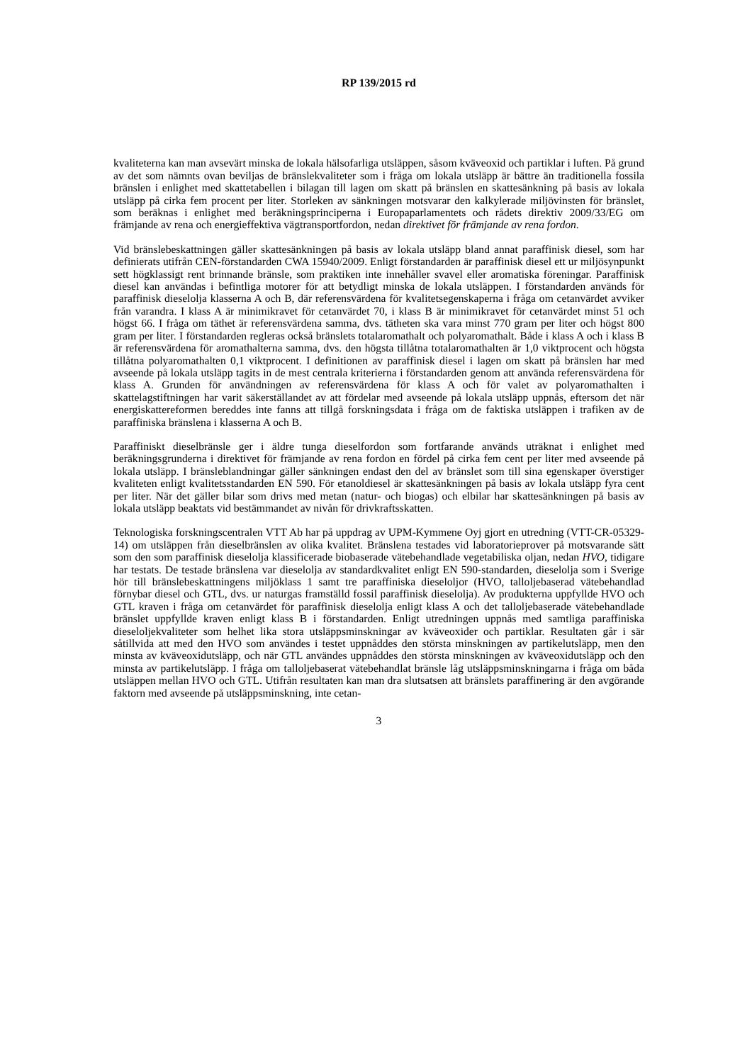RP 139/2015 rd
kvaliteterna kan man avsevärt minska de lokala hälsofarliga utsläppen, såsom kväveoxid och partiklar i luften. På grund av det som nämnts ovan beviljas de bränslekvaliteter som i fråga om lokala utsläpp är bättre än traditionella fossila bränslen i enlighet med skattetabellen i bilagan till lagen om skatt på bränslen en skattesänkning på basis av lokala utsläpp på cirka fem procent per liter. Storleken av sänkningen motsvarar den kalkylerade miljövinsten för bränslet, som beräknas i enlighet med beräkningsprinciperna i Europaparlamentets och rådets direktiv 2009/33/EG om främjande av rena och energieffektiva vägtransportfordon, nedan direktivet för främjande av rena fordon.
Vid bränslebeskattningen gäller skattesänkningen på basis av lokala utsläpp bland annat paraffinisk diesel, som har definierats utifrån CEN-förstandarden CWA 15940/2009. Enligt förstandarden är paraffinisk diesel ett ur miljösynpunkt sett högklassigt rent brinnande bränsle, som praktiken inte innehåller svavel eller aromatiska föreningar. Paraffinisk diesel kan användas i befintliga motorer för att betydligt minska de lokala utsläppen. I förstandarden används för paraffinisk dieselolja klasserna A och B, där referensvärdena för kvalitetsegenskaperna i fråga om cetanvärdet avviker från varandra. I klass A är minimikravet för cetanvärdet 70, i klass B är minimikravet för cetanvärdet minst 51 och högst 66. I fråga om täthet är referensvärdena samma, dvs. tätheten ska vara minst 770 gram per liter och högst 800 gram per liter. I förstandarden regleras också bränslets totalaromathalt och polyaromathalt. Både i klass A och i klass B är referensvärdena för aromathalterna samma, dvs. den högsta tillåtna totalaromathalten är 1,0 viktprocent och högsta tillåtna polyaromathalten 0,1 viktprocent. I definitionen av paraffinisk diesel i lagen om skatt på bränslen har med avseende på lokala utsläpp tagits in de mest centrala kriterierna i förstandarden genom att använda referensvärdena för klass A. Grunden för användningen av referensvärdena för klass A och för valet av polyaromathalten i skattelagstiftningen har varit säkerställandet av att fördelar med avseende på lokala utsläpp uppnås, eftersom det när energiskattereformen bereddes inte fanns att tillgå forskningsdata i fråga om de faktiska utsläppen i trafiken av de paraffiniska bränslena i klasserna A och B.
Paraffiniskt dieselbränsle ger i äldre tunga dieselfordon som fortfarande används uträknat i enlighet med beräkningsgrunderna i direktivet för främjande av rena fordon en fördel på cirka fem cent per liter med avseende på lokala utsläpp. I bränsleblandningar gäller sänkningen endast den del av bränslet som till sina egenskaper överstiger kvaliteten enligt kvalitetsstandarden EN 590. För etanoldiesel är skattesänkningen på basis av lokala utsläpp fyra cent per liter. När det gäller bilar som drivs med metan (natur- och biogas) och elbilar har skattesänkningen på basis av lokala utsläpp beaktats vid bestämmandet av nivån för drivkraftsskatten.
Teknologiska forskningscentralen VTT Ab har på uppdrag av UPM-Kymmene Oyj gjort en utredning (VTT-CR-05329-14) om utsläppen från dieselbränslen av olika kvalitet. Bränslena testades vid laboratorieprover på motsvarande sätt som den som paraffinisk dieselolja klassificerade biobaserade vätebehandlade vegetabiliska oljan, nedan HVO, tidigare har testats. De testade bränslena var dieselolja av standardkvalitet enligt EN 590-standarden, dieselolja som i Sverige hör till bränslebeskattningens miljöklass 1 samt tre paraffiniska dieseloljor (HVO, talloljebaserad vätebehandlad förnybar diesel och GTL, dvs. ur naturgas framställd fossil paraffinisk dieselolja). Av produkterna uppfyllde HVO och GTL kraven i fråga om cetanvärdet för paraffinisk dieselolja enligt klass A och det talloljebaserade vätebehandlade bränslet uppfyllde kraven enligt klass B i förstandarden. Enligt utredningen uppnås med samtliga paraffiniska dieseloljekvaliteter som helhet lika stora utsläppsminskningar av kväveoxider och partiklar. Resultaten går i sär såtillvida att med den HVO som användes i testet uppnåddes den största minskningen av partikelutsläpp, men den minsta av kväveoxidutsläpp, och när GTL användes uppnåddes den största minskningen av kväveoxidutsläpp och den minsta av partikelutsläpp. I fråga om talloljebaserat vätebehandlat bränsle låg utsläppsminskningarna i fråga om båda utsläppen mellan HVO och GTL. Utifrån resultaten kan man dra slutsatsen att bränslets paraffinering är den avgörande faktorn med avseende på utsläppsminskning, inte cetan-
3